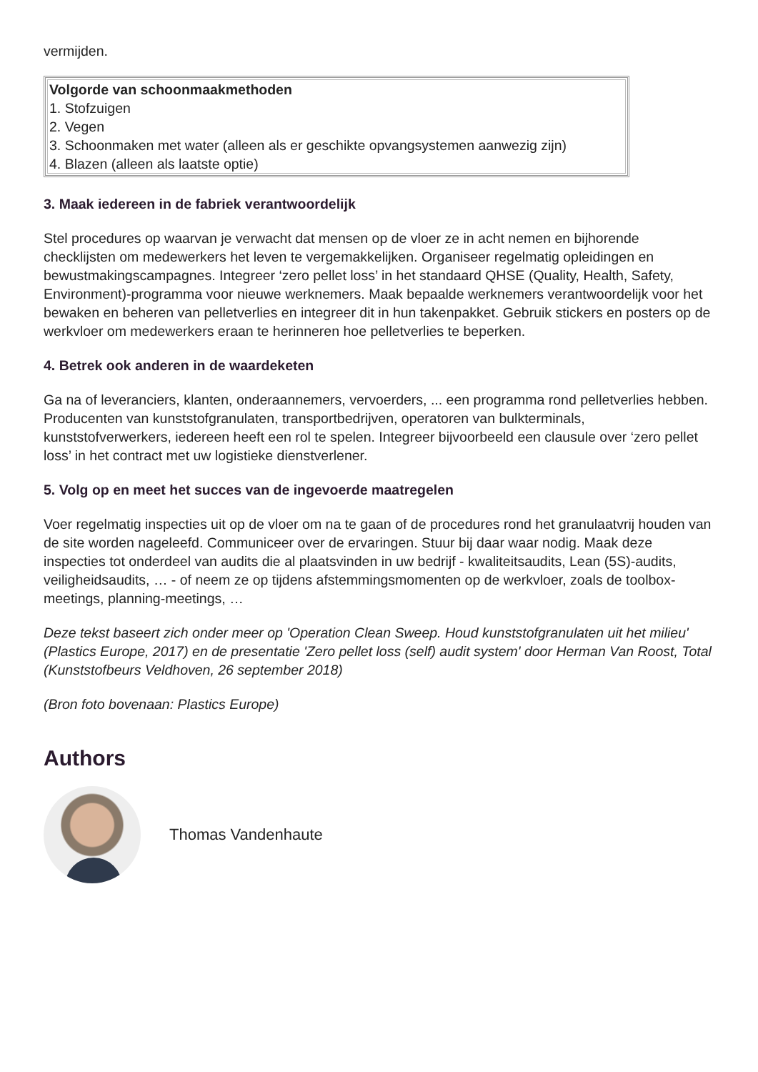vermijden.
| Volgorde van schoonmaakmethoden 1. Stofzuigen 2. Vegen 3. Schoonmaken met water (alleen als er geschikte opvangsystemen aanwezig zijn) 4. Blazen (alleen als laatste optie) |
3. Maak iedereen in de fabriek verantwoordelijk
Stel procedures op waarvan je verwacht dat mensen op de vloer ze in acht nemen en bijhorende checklijsten om medewerkers het leven te vergemakkelijken. Organiseer regelmatig opleidingen en bewustmakingscampagnes. Integreer ‘zero pellet loss’ in het standaard QHSE (Quality, Health, Safety, Environment)-programma voor nieuwe werknemers. Maak bepaalde werknemers verantwoordelijk voor het bewaken en beheren van pelletverlies en integreer dit in hun takenpakket. Gebruik stickers en posters op de werkvloer om medewerkers eraan te herinneren hoe pelletverlies te beperken.
4. Betrek ook anderen in de waardeketen
Ga na of leveranciers, klanten, onderaannemers, vervoerders, ... een programma rond pelletverlies hebben. Producenten van kunststofgranulaten, transportbedrijven, operatoren van bulkterminals, kunststofverwerkers, iedereen heeft een rol te spelen. Integreer bijvoorbeeld een clausule over ‘zero pellet loss’ in het contract met uw logistieke dienstverlener.
5. Volg op en meet het succes van de ingevoerde maatregelen
Voer regelmatig inspecties uit op de vloer om na te gaan of de procedures rond het granulaatvrij houden van de site worden nageleefd. Communiceer over de ervaringen. Stuur bij daar waar nodig. Maak deze inspecties tot onderdeel van audits die al plaatsvinden in uw bedrijf - kwaliteitsaudits, Lean (5S)-audits, veiligheidsaudits, … - of neem ze op tijdens afstemmingsmomenten op de werkvloer, zoals de toolbox-meetings, planning-meetings, …
Deze tekst baseert zich onder meer op 'Operation Clean Sweep. Houd kunststofgranulaten uit het milieu' (Plastics Europe, 2017) en de presentatie 'Zero pellet loss (self) audit system' door Herman Van Roost, Total (Kunststofbeurs Veldhoven, 26 september 2018)
(Bron foto bovenaan: Plastics Europe)
Authors
Thomas Vandenhaute